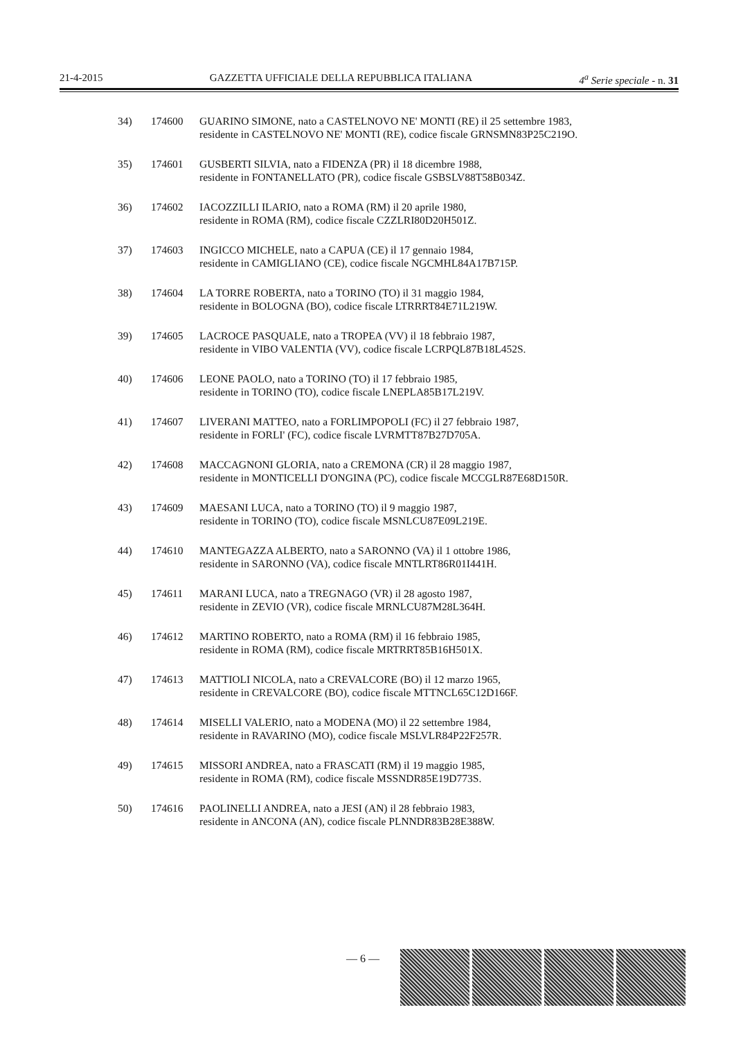21-4-2015 GAZZETTA UFFICIALE DELLA REPUBBLICA ITALIANA 4<sup>a</sup> Serie speciale - n. 31
34) 174600 GUARINO SIMONE, nato a CASTELNOVO NE' MONTI (RE) il 25 settembre 1983,
residente in CASTELNOVO NE' MONTI (RE), codice fiscale GRNSMN83P25C219O.
35) 174601 GUSBERTI SILVIA, nato a FIDENZA (PR) il 18 dicembre 1988,
residente in FONTANELLATO (PR), codice fiscale GSBSLV88T58B034Z.
36) 174602 IACOZZILLI ILARIO, nato a ROMA (RM) il 20 aprile 1980,
residente in ROMA (RM), codice fiscale CZZLRI80D20H501Z.
37) 174603 INGICCO MICHELE, nato a CAPUA (CE) il 17 gennaio 1984,
residente in CAMIGLIANO (CE), codice fiscale NGCMHL84A17B715P.
38) 174604 LA TORRE ROBERTA, nato a TORINO (TO) il 31 maggio 1984,
residente in BOLOGNA (BO), codice fiscale LTRRRT84E71L219W.
39) 174605 LACROCE PASQUALE, nato a TROPEA (VV) il 18 febbraio 1987,
residente in VIBO VALENTIA (VV), codice fiscale LCRPQL87B18L452S.
40) 174606 LEONE PAOLO, nato a TORINO (TO) il 17 febbraio 1985,
residente in TORINO (TO), codice fiscale LNEPLA85B17L219V.
41) 174607 LIVERANI MATTEO, nato a FORLIMPOPOLI (FC) il 27 febbraio 1987,
residente in FORLI' (FC), codice fiscale LVRMTT87B27D705A.
42) 174608 MACCAGNONI GLORIA, nato a CREMONA (CR) il 28 maggio 1987,
residente in MONTICELLI D'ONGINA (PC), codice fiscale MCCGLR87E68D150R.
43) 174609 MAESANI LUCA, nato a TORINO (TO) il 9 maggio 1987,
residente in TORINO (TO), codice fiscale MSNLCU87E09L219E.
44) 174610 MANTEGAZZA ALBERTO, nato a SARONNO (VA) il 1 ottobre 1986,
residente in SARONNO (VA), codice fiscale MNTLRT86R01I441H.
45) 174611 MARANI LUCA, nato a TREGNAGO (VR) il 28 agosto 1987,
residente in ZEVIO (VR), codice fiscale MRNLCU87M28L364H.
46) 174612 MARTINO ROBERTO, nato a ROMA (RM) il 16 febbraio 1985,
residente in ROMA (RM), codice fiscale MRTRRT85B16H501X.
47) 174613 MATTIOLI NICOLA, nato a CREVALCORE (BO) il 12 marzo 1965,
residente in CREVALCORE (BO), codice fiscale MTTNCL65C12D166F.
48) 174614 MISELLI VALERIO, nato a MODENA (MO) il 22 settembre 1984,
residente in RAVARINO (MO), codice fiscale MSLVLR84P22F257R.
49) 174615 MISSORI ANDREA, nato a FRASCATI (RM) il 19 maggio 1985,
residente in ROMA (RM), codice fiscale MSSNDR85E19D773S.
50) 174616 PAOLINELLI ANDREA, nato a JESI (AN) il 28 febbraio 1983,
residente in ANCONA (AN), codice fiscale PLNNDR83B28E388W.
— 6 —